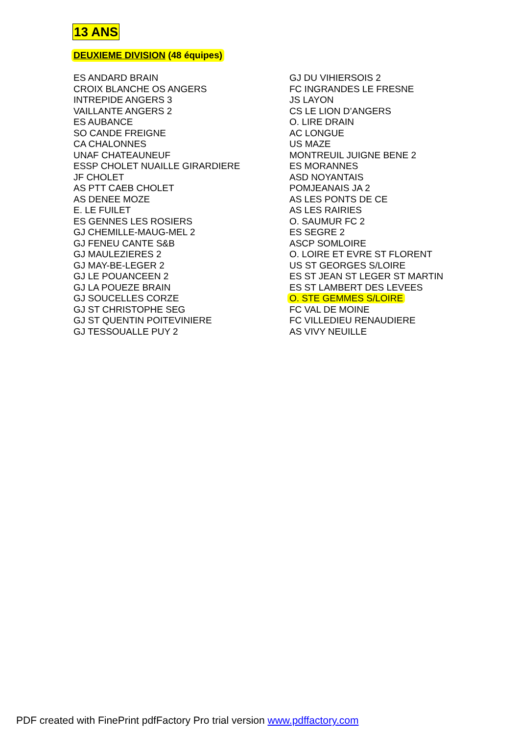13 ANS
DEUXIEME DIVISION (48 équipes)
ES ANDARD BRAIN
CROIX BLANCHE OS ANGERS
INTREPIDE ANGERS 3
VAILLANTE ANGERS 2
ES AUBANCE
SO CANDE FREIGNE
CA CHALONNES
UNAF CHATEAUNEUF
ESSP CHOLET NUAILLE GIRARDIERE
JF CHOLET
AS PTT CAEB CHOLET
AS DENEE MOZE
E. LE FUILET
ES GENNES LES ROSIERS
GJ CHEMILLE-MAUG-MEL 2
GJ FENEU CANTE S&B
GJ MAULEZIERES 2
GJ MAY-BE-LEGER 2
GJ LE POUANCEEN 2
GJ LA POUEZE BRAIN
GJ SOUCELLES CORZE
GJ ST CHRISTOPHE SEG
GJ ST QUENTIN POITEVINIERE
GJ TESSOUALLE PUY 2
GJ DU VIHIERSOIS 2
FC INGRANDES LE FRESNE
JS LAYON
CS LE LION D’ANGERS
O. LIRE DRAIN
AC LONGUE
US MAZE
MONTREUIL JUIGNE BENE 2
ES MORANNES
ASD NOYANTAIS
POMJEANAIS JA 2
AS LES PONTS DE CE
AS LES RAIRIES
O. SAUMUR FC 2
ES SEGRE 2
ASCP SOMLOIRE
O. LOIRE ET EVRE ST FLORENT
US ST GEORGES S/LOIRE
ES ST JEAN ST LEGER ST MARTIN
ES ST LAMBERT DES LEVEES
O. STE GEMMES S/LOIRE
FC VAL DE MOINE
FC VILLEDIEU RENAUDIERE
AS VIVY NEUILLE
PDF created with FinePrint pdfFactory Pro trial version www.pdffactory.com